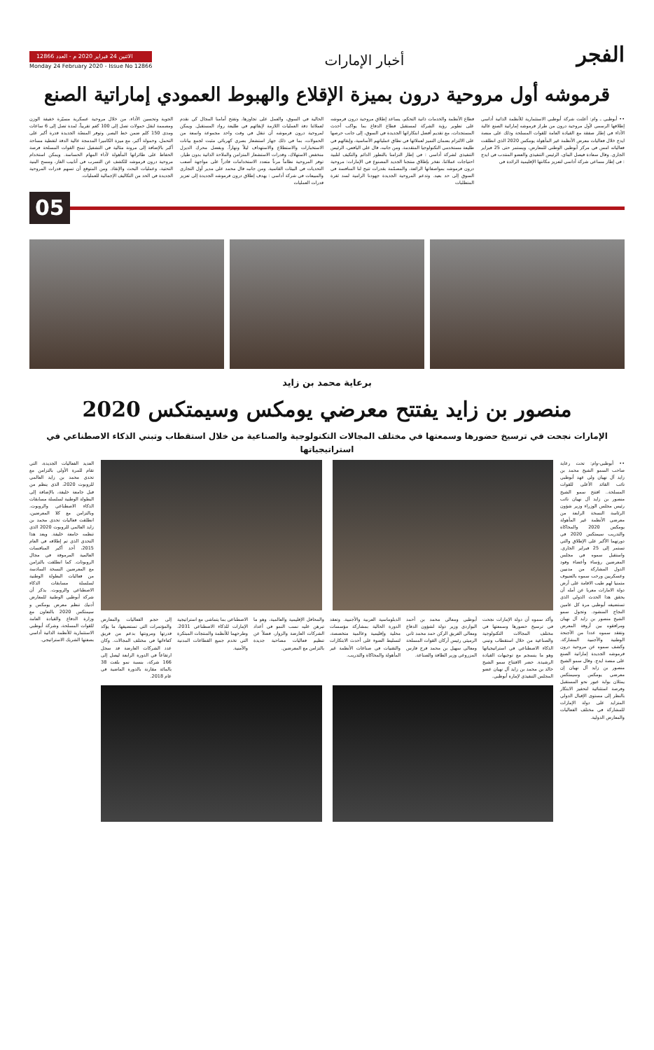الفجر
أخبار الإمارات
الاثنين 24 فبراير 2020 م - العدد 12866
Monday 24 February 2020 - Issue No 12866
قرموشه أول مروحية درون بميزة الإقلاع والهبوط العمودي إماراتية الصنع
•• أبوظبي ـ وام: أعلنت شركة أبوظبي الاستثمارية للأنظمة الذاتية أداسي إطلاقها الرسمي لأول مروحية درون من طراز قرموشه إماراتية الصنع عالية الأداء في إطار صفقة مع القيادة العامة للقوات المسلحة وذلك على منصة ايدج خلال فعاليات معرض الأنظمة غير المأهولة يومكس 2020 الذي انطلقت فعالياته امس في مركز أبوظبي الوطني للمعارض، ويستمر حتى 25 فبراير الجاري. وقال سعادة فيصل البناي، الرئيس التنفيذي والعضو المنتدب في ايدج : في إطار مساعي شركة أداسي لتعزيز مكانتها الإقليمية الرائدة في
قطاع الأنظمة والخدمات ذاتية التحكم، يساعد إطلاق مروحية درون قرموشه على تطوير رؤية الشركة لمستقبل قطاع الدفاع بما يواكب أحدث المستجدات، مع تقديم أفضل ابتكاراتها الجديدة في السوق، إلى جانب حرصها على الالتزام بضمان التميز لعملائها في نطاق عملياتهم الأساسية، وإبقائهم في طليعة مستخدمي التكنولوجيا المتقدمة. ومن جانبه، قال علي اليافعي، الرئيس التنفيذي لشركة أداسي : في إطار التزامنا بالتطور الدائم والتكيف لتلبية احتياجات عملائنا، نفخر بإطلاق منتجنا الجديد المصنوع في الإمارات: مروحية درون قرموشه بمواصفاتها الرائعة، والمصمّمة بقدرات تتيح لنا المنافسة في السوق إلى حد بعيد. وتدعم المروحية الجديدة جهودنا الرامية لسد ثغرة المتطلبات
الحالية في السوق، والعمل على تجاوزها، وتفتح أمامنا المجال كي نقدم لعملائنا دقة العمليات اللازمة لإبقائهم في طليعة رواد المستقبل. ويمكن لمروحية درون قرموشه أن تنقل في وقت واحد مجموعة واسعة من الحمولات، بما في ذلك جهاز استشعار بصري كهربائي مثبت لجمع بيانات الاستخبارات والاستطلاع والاستهداف ليلاً ونهاراً. وبفضل محرك الديزل منخفض الاستهلاك، وقدرات الاستشعار المتزامن والملاحة الذاتية بدون طيار، توفر المروحية نظاماً مرناً متعدد الاستخدامات قادراً على مواجهة أصعب التحديات في البيئات القاسية. ومن جانبه قال محمد علي مدير أول التجاري والمبيعات في شركة أداسي : يهدف إطلاق درون قرموشه الجديدة إلى تعزيز قدرات العمليات
الجوية وتحسين الأداء، من خلال مروحية عسكرية مسيّرة خفيفة الوزن ومصممة لنقل حمولات تصل إلى 100 كغم تقريباً، لمدة تصل إلى 6 ساعات ومدى 150 كلم ضمن خط البصر. وتوفر المنصّة الجديدة قدرة أكبر على التحمل، وحمولة أكبر، مع ميزة الكاميرا المدمجة عالية الدقة لتغطية مساحة أكبر بالإضافة إلى مرونة مثالية في التشغيل تمنح القوات المسلحة فرصة الحفاظ على طائراتها المأهولة لأداء المهام الحساسة. ويمكن استخدام مروحية درون قرموشه للكشف عن التسرب في أنابيب الغاز، ومسح البنية التحتية، وعمليات البحث والإنقاذ. ومن المتوقع أن تسهم قدرات المروحية الجديدة في الحد من التكاليف الإجمالية للعمليات.
05
برعاية محمد بن زايد
منصور بن زايد يفتتح معرضي يومكس وسيمتكس 2020
الإمارات نجحت في ترسيخ حضورها وسمعتها في مختلف المجالات التكنولوجية والصناعية من خلال استقطاب وتبني الذكاء الاصطناعي في استراتيجياتها
•• أبوظبي-وام: تحت رعاية صاحب السمو الشيخ محمد بن زايد آل نهيان ولي عهد أبوظبي نائب القائد الأعلى للقوات المسلحة.. افتتح سمو الشيخ منصور بن زايد آل نهيان نائب رئيس مجلس الوزراء وزير شؤون الرئاسة النسخة الرابعة من معرضي الأنظمة غير المأهولة يومكس 2020 والمحاكاة والتدريب سيمتكس 2020 في دورتهما الأكبر على الإطلاق والتي تستمر إلى 25 فبراير الجاري. واستقبل سموه في مجلس المعرضين رؤساء وأعضاء وفود الدول المشاركة من مدنيين وعسكريين ورحب سموه بالضيوف متمنيا لهم طيب الاقامة على أرض دولة الامارات معربا عن أمله أن يحقق هذا الحدث الدولي الذي تستضيفه أبوظبي مرة كل عامين النجاح المنشود. وتجول سمو الشيخ منصور بن زايد آل نهيان ومرافقوه بين أروقة المعرض وتفقد سموه عددا من الأجنحة الوطنية والأجنبية المشاركة. وكشف سموه عن مروحية درون قرموشه الجديدة إماراتية الصنع على منصة ايدج. وقال سمو الشيخ منصور بن زايد آل نهيان إن معرضي يومكس وسيمتكس يمثلان بوابة عبور نحو المستقبل وفرصة استثنائية لتحفيز الابتكار بالنظر إلى مستوى الإقبال الدولي المتزايد على دولة الإمارات للمشاركة في مختلف الفعاليات والمعارض الدولية.
وأكد سموه أن دولة الإمارات نجحت في ترسيخ حضورها وسمعتها في مختلف المجالات التكنولوجية والصناعية من خلال استقطاب وتبني الذكاء الاصطناعي في استراتيجياتها وهو ما ينسجم مع توجيهات القيادة الرشيدة. حضر الافتتاح سمو الشيخ خالد بن محمد بن زايد آل نهيان عضو المجلس التنفيذي لإمارة أبوظبي.
أبوظبي ومعالي محمد بن أحمد البواردي وزير دولة لشؤون الدفاع ومعالي الفريق الركن حمد محمد ثاني الرميثي رئيس أركان القوات المسلحة ومعالي سهيل بن محمد فرج فارس المزروعي وزير الطاقة والصناعة.
الدبلوماسية العربية والأجنبية. وتعقد الدورة الحالية بمشاركة مؤسسات محلية وإقليمية وعالمية متخصصة، لتسليط الضوء على أحدث الابتكارات والتقنيات في صناعات الأنظمة غير المأهولة والمحاكاة والتدريب.
والمحافل الإقليمية والعالمية، وهو ما تبرهن عليه نسب النمو في أعداد الشركات العارضة والزوار، فضلاً عن تنظيم فعاليات مصاحبة جديدة بالتزامن مع المعرضين.
الاصطناعي بما يتماشى مع استراتيجية الإمارات للذكاء الاصطناعي 2031، وطرحهما للأنظمة والمنتجات المبتكرة التي تخدم جميع القطاعات المدنية والأمنية.
إلى حجم الفعاليات والمعارض والمؤتمرات التي تستضيفها، ما يؤكد قدرتها ومرونتها بدعم من فريق كفاءاتها في مختلف المجالات. وكان عدد الشركات العارضة قد سجل ارتفاعاً في الدورة الرابعة ليصل إلى 166 شركة، بنسبة نمو بلغت 38 بالمائة مقارنة بالدورة الماضية في عام 2018.
العديد الفعاليات الجديدة، التي تقام للمرة الأولى بالتزامن مع تحدي محمد بن زايد العالمي للروبوت 2020، الذي ينظم من قبل جامعة خليفة، بالإضافة إلى البطولة الوطنية لسلسلة مسابقات الذكاء الاصطناعي والروبوت. وبالتزامن مع كلا المعرضين، انطلقت فعاليات تحدي محمد بن زايد العالمي للروبوت 2020 الذي تنظمه جامعة خليفة. ويعد هذا التحدي الذي تم إطلاقه في العام 2015، أحد أكبر المنافسات العالمية المرموقة في مجال الروبوتات. كما انطلقت بالتزامن مع المعرضين النسخة السادسة من فعاليات البطولة الوطنية لسلسلة مسابقات الذكاء الاصطناعي والروبوت. يذكر أن شركة أبوظبي الوطنية للمعارض أدنيك تنظم معرض يومكس و سيمتكس 2020 بالتعاون مع وزارة الدفاع والقيادة العامة للقوات المسلحة، وشركة أبوظبي الاستثمارية للأنظمة الذاتية أداسي بصفتها الشريك الاستراتيجي.